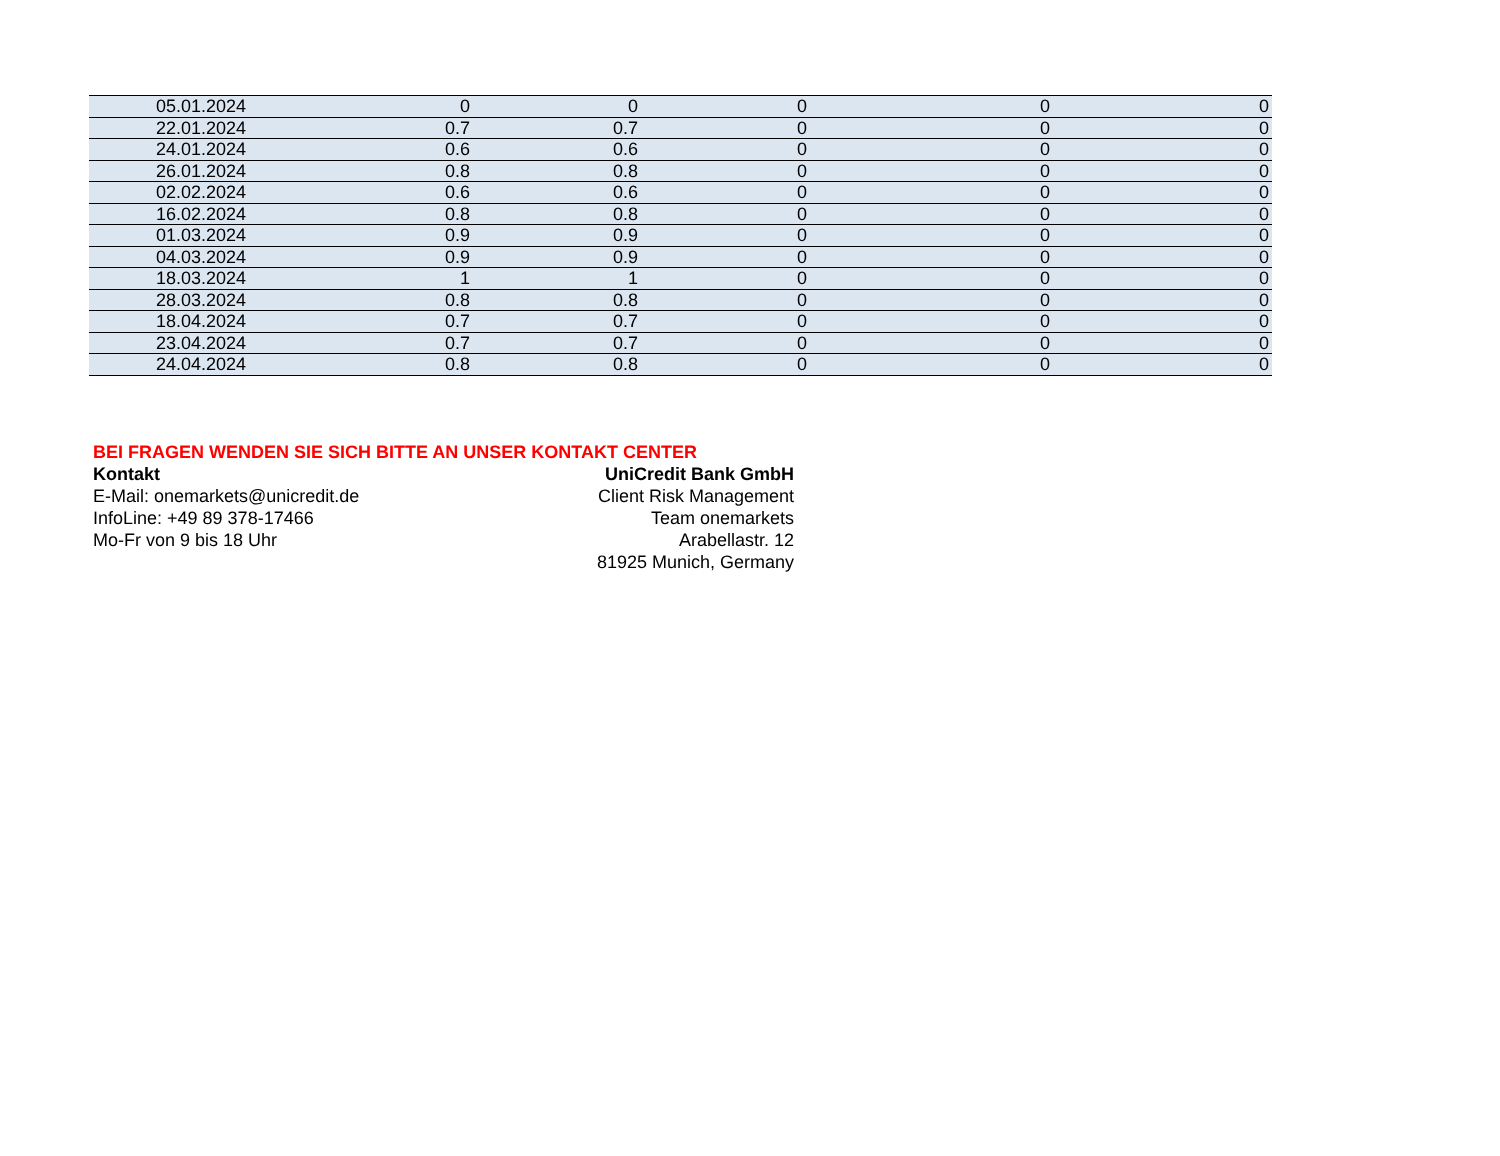| 05.01.2024 | 0 | 0 | 0 | 0 | 0 |
| 22.01.2024 | 0.7 | 0.7 | 0 | 0 | 0 |
| 24.01.2024 | 0.6 | 0.6 | 0 | 0 | 0 |
| 26.01.2024 | 0.8 | 0.8 | 0 | 0 | 0 |
| 02.02.2024 | 0.6 | 0.6 | 0 | 0 | 0 |
| 16.02.2024 | 0.8 | 0.8 | 0 | 0 | 0 |
| 01.03.2024 | 0.9 | 0.9 | 0 | 0 | 0 |
| 04.03.2024 | 0.9 | 0.9 | 0 | 0 | 0 |
| 18.03.2024 | 1 | 1 | 0 | 0 | 0 |
| 28.03.2024 | 0.8 | 0.8 | 0 | 0 | 0 |
| 18.04.2024 | 0.7 | 0.7 | 0 | 0 | 0 |
| 23.04.2024 | 0.7 | 0.7 | 0 | 0 | 0 |
| 24.04.2024 | 0.8 | 0.8 | 0 | 0 | 0 |
BEI FRAGEN WENDEN SIE SICH BITTE AN UNSER KONTAKT CENTER
Kontakt
E-Mail: onemarkets@unicredit.de
InfoLine: +49 89 378-17466
Mo-Fr von 9 bis 18 Uhr
UniCredit Bank GmbH
Client Risk Management
Team onemarkets
Arabellastr. 12
81925 Munich, Germany